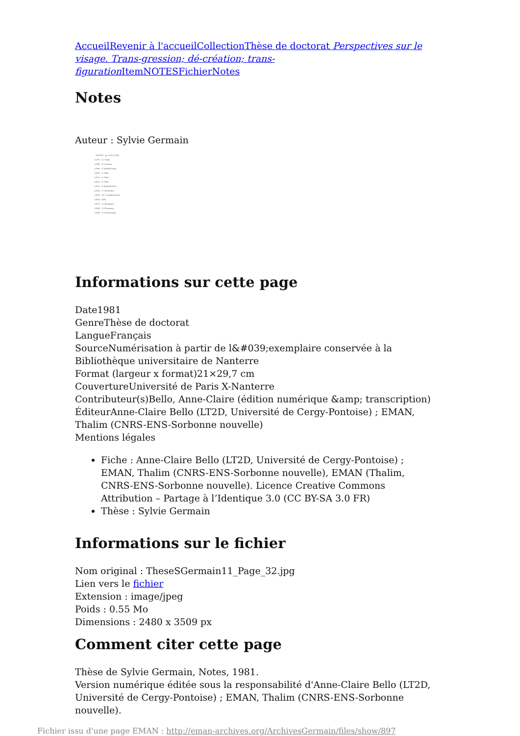Accueil Revenir à l'accueil Collection Thèse de doctorat Perspectives sur le visage. Trans-gression; dé-création; trans-figuration Item NOTES Fichier Notes
Notes
Auteur : Sylvie Germain
- NOTES - (p. 216 à 228)
(197) - G. Trakl
(198) - E. Lévinas
(199) - V. Jankélévitch
(200) - S. Weil
(201) - S. Weil
(202) - S. Weil
(203) - V. Jankélévitch
(204) - G. Bernanos
(205) - Cf. V. Jankélévitch
(206) - Ibid.
(207) - G. Bernanos
(208) - G. Bernanos
(209) - F. Dostoïevsky
Informations sur cette page
Date1981
GenreThèse de doctorat
LangueFrançais
SourceNumérisation à partir de l&#039;exemplaire conservée à la Bibliothèque universitaire de Nanterre
Format (largeur x format)21×29,7 cm
CouvertureUniversité de Paris X-Nanterre
Contributeur(s)Bello, Anne-Claire (édition numérique &amp; transcription)
ÉditeurAnne-Claire Bello (LT2D, Université de Cergy-Pontoise) ; EMAN, Thalim (CNRS-ENS-Sorbonne nouvelle)
Mentions légales
Fiche : Anne-Claire Bello (LT2D, Université de Cergy-Pontoise) ; EMAN, Thalim (CNRS-ENS-Sorbonne nouvelle), EMAN (Thalim, CNRS-ENS-Sorbonne nouvelle). Licence Creative Commons Attribution – Partage à l’Identique 3.0 (CC BY-SA 3.0 FR)
Thèse : Sylvie Germain
Informations sur le fichier
Nom original : TheseSGermain11_Page_32.jpg
Lien vers le fichier
Extension : image/jpeg
Poids : 0.55 Mo
Dimensions : 2480 x 3509 px
Comment citer cette page
Thèse de Sylvie Germain, Notes, 1981.
Version numérique éditée sous la responsabilité d'Anne-Claire Bello (LT2D, Université de Cergy-Pontoise) ; EMAN, Thalim (CNRS-ENS-Sorbonne nouvelle).
Fichier issu d'une page EMAN : http://eman-archives.org/ArchivesGermain/files/show/897